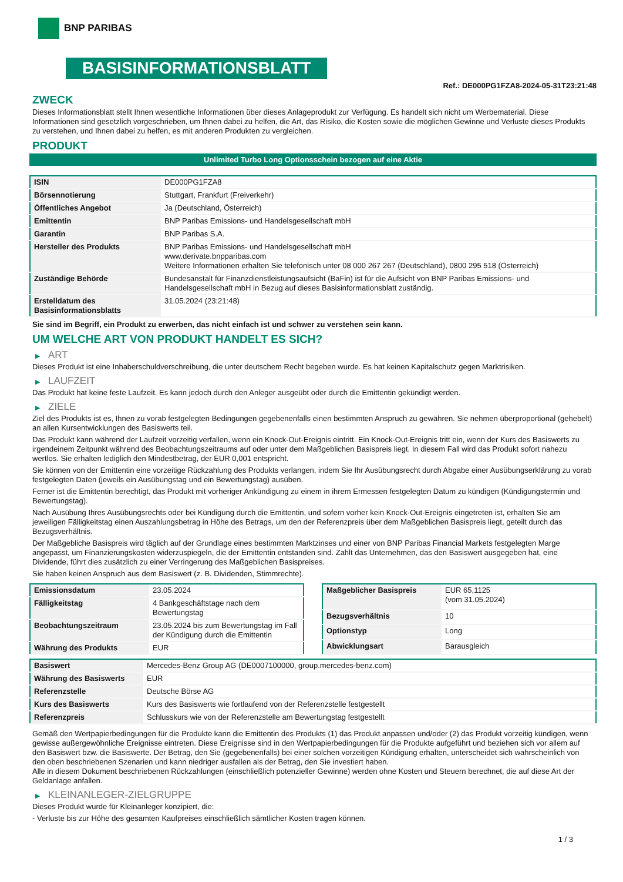BNP PARIBAS
BASISINFORMATIONSBLATT
Ref.: DE000PG1FZA8-2024-05-31T23:21:48
ZWECK
Dieses Informationsblatt stellt Ihnen wesentliche Informationen über dieses Anlageprodukt zur Verfügung. Es handelt sich nicht um Werbematerial. Diese Informationen sind gesetzlich vorgeschrieben, um Ihnen dabei zu helfen, die Art, das Risiko, die Kosten sowie die möglichen Gewinne und Verluste dieses Produkts zu verstehen, und Ihnen dabei zu helfen, es mit anderen Produkten zu vergleichen.
PRODUKT
Unlimited Turbo Long Optionsschein bezogen auf eine Aktie
| ISIN | DE000PG1FZA8 |
| Börsennotierung | Stuttgart, Frankfurt (Freiverkehr) |
| Öffentliches Angebot | Ja (Deutschland, Österreich) |
| Emittentin | BNP Paribas Emissions- und Handelsgesellschaft mbH |
| Garantin | BNP Paribas S.A. |
| Hersteller des Produkts | BNP Paribas Emissions- und Handelsgesellschaft mbH www.derivate.bnpparibas.com Weitere Informationen erhalten Sie telefonisch unter 08 000 267 267 (Deutschland), 0800 295 518 (Österreich) |
| Zuständige Behörde | Bundesanstalt für Finanzdienstleistungsaufsicht (BaFin) ist für die Aufsicht von BNP Paribas Emissions- und Handelsgesellschaft mbH in Bezug auf dieses Basisinformationsblatt zuständig. |
| Erstelldatum des Basisinformationsblatts | 31.05.2024 (23:21:48) |
Sie sind im Begriff, ein Produkt zu erwerben, das nicht einfach ist und schwer zu verstehen sein kann.
UM WELCHE ART VON PRODUKT HANDELT ES SICH?
▶ ART
Dieses Produkt ist eine Inhaberschuldverschreibung, die unter deutschem Recht begeben wurde. Es hat keinen Kapitalschutz gegen Marktrisiken.
▶ LAUFZEIT
Das Produkt hat keine feste Laufzeit. Es kann jedoch durch den Anleger ausgeübt oder durch die Emittentin gekündigt werden.
▶ ZIELE
Ziel des Produkts ist es, Ihnen zu vorab festgelegten Bedingungen gegebenenfalls einen bestimmten Anspruch zu gewähren. Sie nehmen überproportional (gehebelt) an allen Kursentwicklungen des Basiswerts teil.
Das Produkt kann während der Laufzeit vorzeitig verfallen, wenn ein Knock-Out-Ereignis eintritt. Ein Knock-Out-Ereignis tritt ein, wenn der Kurs des Basiswerts zu irgendeinem Zeitpunkt während des Beobachtungszeitraums auf oder unter dem Maßgeblichen Basispreis liegt. In diesem Fall wird das Produkt sofort nahezu wertlos. Sie erhalten lediglich den Mindestbetrag, der EUR 0,001 entspricht.
Sie können von der Emittentin eine vorzeitige Rückzahlung des Produkts verlangen, indem Sie Ihr Ausübungsrecht durch Abgabe einer Ausübungserklärung zu vorab festgelegten Daten (jeweils ein Ausübungstag und ein Bewertungstag) ausüben.
Ferner ist die Emittentin berechtigt, das Produkt mit vorheriger Ankündigung zu einem in ihrem Ermessen festgelegten Datum zu kündigen (Kündigungstermin und Bewertungstag).
Nach Ausübung Ihres Ausübungsrechts oder bei Kündigung durch die Emittentin, und sofern vorher kein Knock-Out-Ereignis eingetreten ist, erhalten Sie am jeweiligen Fälligkeitstag einen Auszahlungsbetrag in Höhe des Betrags, um den der Referenzpreis über dem Maßgeblichen Basispreis liegt, geteilt durch das Bezugsverhältnis.
Der Maßgebliche Basispreis wird täglich auf der Grundlage eines bestimmten Marktzinses und einer von BNP Paribas Financial Markets festgelegten Marge angepasst, um Finanzierungskosten widerzuspiegeln, die der Emittentin entstanden sind. Zahlt das Unternehmen, das den Basiswert ausgegeben hat, eine Dividende, führt dies zusätzlich zu einer Verringerung des Maßgeblichen Basispreises.
Sie haben keinen Anspruch aus dem Basiswert (z. B. Dividenden, Stimmrechte).
| Emissionsdatum | 23.05.2024 |
| Fälligkeitstag | 4 Bankgeschäftstage nach dem Bewertungstag |
| Beobachtungszeitraum | 23.05.2024 bis zum Bewertungstag im Fall der Kündigung durch die Emittentin |
| Währung des Produkts | EUR |
| Maßgeblicher Basispreis | EUR 65,1125 (vom 31.05.2024) |
| Bezugsverhältnis | 10 |
| Optionstyp | Long |
| Abwicklungsart | Barausgleich |
| Basiswert | Mercedes-Benz Group AG (DE0007100000, group.mercedes-benz.com) |
| Währung des Basiswerts | EUR |
| Referenzstelle | Deutsche Börse AG |
| Kurs des Basiswerts | Kurs des Basiswerts wie fortlaufend von der Referenzstelle festgestellt |
| Referenzpreis | Schlusskurs wie von der Referenzstelle am Bewertungstag festgestellt |
Gemäß den Wertpapierbedingungen für die Produkte kann die Emittentin des Produkts (1) das Produkt anpassen und/oder (2) das Produkt vorzeitig kündigen, wenn gewisse außergewöhnliche Ereignisse eintreten. Diese Ereignisse sind in den Wertpapierbedingungen für die Produkte aufgeführt und beziehen sich vor allem auf den Basiswert bzw. die Basiswerte. Der Betrag, den Sie (gegebenenfalls) bei einer solchen vorzeitigen Kündigung erhalten, unterscheidet sich wahrscheinlich von den oben beschriebenen Szenarien und kann niedriger ausfallen als der Betrag, den Sie investiert haben.
Alle in diesem Dokument beschriebenen Rückzahlungen (einschließlich potenzieller Gewinne) werden ohne Kosten und Steuern berechnet, die auf diese Art der Geldanlage anfallen.
▶ KLEINANLEGER-ZIELGRUPPE
Dieses Produkt wurde für Kleinanleger konzipiert, die:
- Verluste bis zur Höhe des gesamten Kaufpreises einschließlich sämtlicher Kosten tragen können.
1 / 3